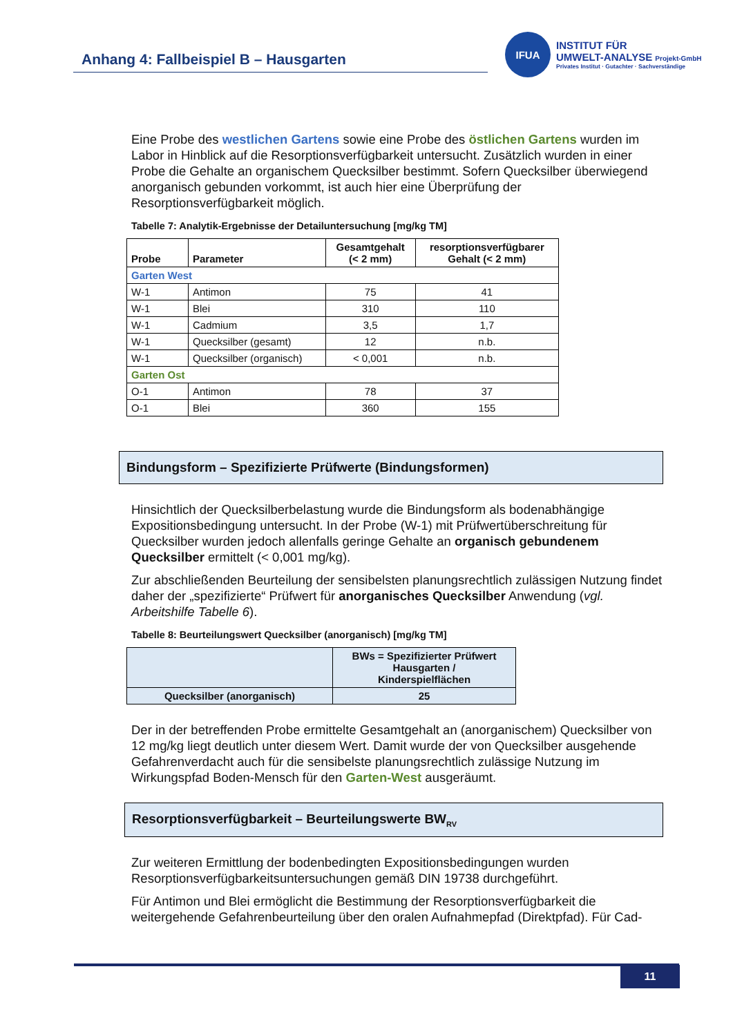Anhang 4: Fallbeispiel B – Hausgarten
IFUA
INSTITUT FÜR
UMWELT-ANALYSE Projekt-GmbH
Privates Institut · Gutachter · Sachverständige
Eine Probe des westlichen Gartens sowie eine Probe des östlichen Gartens wurden im Labor in Hinblick auf die Resorptionsverfügbarkeit untersucht. Zusätzlich wurden in einer Probe die Gehalte an organischem Quecksilber bestimmt. Sofern Quecksilber überwiegend anorganisch gebunden vorkommt, ist auch hier eine Überprüfung der Resorptionsverfügbarkeit möglich.
Tabelle 7: Analytik-Ergebnisse der Detailuntersuchung [mg/kg TM]
| Probe | Parameter | Gesamtgehalt (< 2 mm) | resorptionsverfügbarer Gehalt (< 2 mm) |
| --- | --- | --- | --- |
| Garten West | | | |
| W-1 | Antimon | 75 | 41 |
| W-1 | Blei | 310 | 110 |
| W-1 | Cadmium | 3,5 | 1,7 |
| W-1 | Quecksilber (gesamt) | 12 | n.b. |
| W-1 | Quecksilber (organisch) | < 0,001 | n.b. |
| Garten Ost | | | |
| O-1 | Antimon | 78 | 37 |
| O-1 | Blei | 360 | 155 |
Bindungsform – Spezifizierte Prüfwerte (Bindungsformen)
Hinsichtlich der Quecksilberbelastung wurde die Bindungsform als bodenabhängige Expositionsbedingung untersucht. In der Probe (W-1) mit Prüfwertüberschreitung für Quecksilber wurden jedoch allenfalls geringe Gehalte an organisch gebundenem Quecksilber ermittelt (< 0,001 mg/kg).
Zur abschließenden Beurteilung der sensibelsten planungsrechtlich zulässigen Nutzung findet daher der „spezifizierte“ Prüfwert für anorganisches Quecksilber Anwendung (vgl. Arbeitshilfe Tabelle 6).
Tabelle 8: Beurteilungswert Quecksilber (anorganisch) [mg/kg TM]
| | BWs = Spezifizierter Prüfwert Hausgarten / Kinderspielflächen |
| --- | --- |
| Quecksilber (anorganisch) | 25 |
Der in der betreffenden Probe ermittelte Gesamtgehalt an (anorganischem) Quecksilber von 12 mg/kg liegt deutlich unter diesem Wert. Damit wurde der von Quecksilber ausgehende Gefahrenverdacht auch für die sensibelste planungsrechtlich zulässige Nutzung im Wirkungspfad Boden-Mensch für den Garten-West ausgeräumt.
Resorptionsverfügbarkeit – Beurteilungswerte BW<sub>RV</sub>
Zur weiteren Ermittlung der bodenbedingten Expositionsbedingungen wurden Resorptionsverfügbarkeitsuntersuchungen gemäß DIN 19738 durchgeführt.
Für Antimon und Blei ermöglicht die Bestimmung der Resorptionsverfügbarkeit die weitergehende Gefahrenbeurteilung über den oralen Aufnahmepfad (Direktpfad). Für Cad-
11